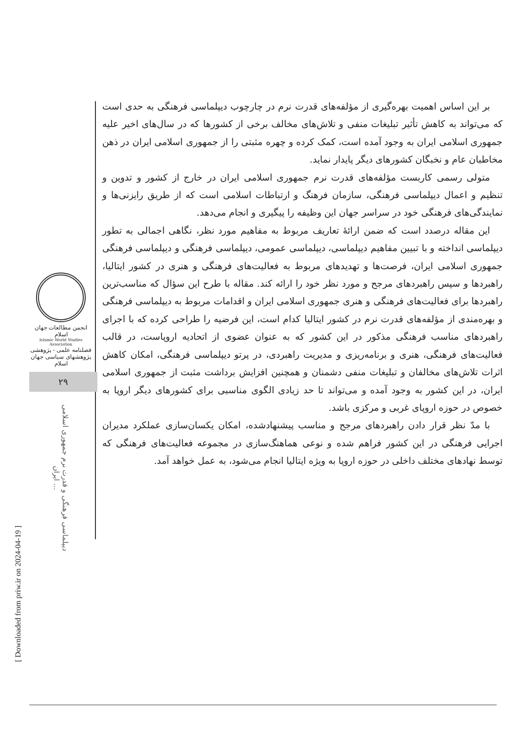انجمن مطالعات جهان اسلام
Islamic World Studies Association
فصلنامه علمی - پژوهشی
پژوهشهای سیاسی جهان اسلام
۲۹
دیپلماسی فرهنگی و قدرت نرم جمهوری اسلامی ایران ...
[ Downloaded from priw.ir on 2024-04-19 ]
بر این اساس اهمیت بهره‌گیری از مؤلفه‌های قدرت نرم در چارچوب دیپلماسی فرهنگی به حدی است که می‌تواند به کاهش تأثیر تبلیغات منفی و تلاش‌های مخالف برخی از کشورها که در سال‌های اخیر علیه جمهوری اسلامی ایران به وجود آمده است، کمک کرده و چهره مثبتی را از جمهوری اسلامی ایران در ذهن مخاطبان عام و نخبگان کشورهای دیگر پایدار نماید.
متولی رسمی کاربست مؤلفه‌های قدرت نرم جمهوری اسلامی ایران در خارج از کشور و تدوین و تنظیم و اعمال دیپلماسی فرهنگی، سازمان فرهنگ و ارتباطات اسلامی است که از طریق رایزنی‌ها و نمایندگی‌های فرهنگی خود در سراسر جهان این وظیفه را پیگیری و انجام می‌دهد.
این مقاله درصدد است که ضمن ارائهٔ تعاریف مربوط به مفاهیم مورد نظر، نگاهی اجمالی به تطور دیپلماسی انداخته و با تبیین مفاهیم دیپلماسی، دیپلماسی عمومی، دیپلماسی فرهنگی و دیپلماسی فرهنگی جمهوری اسلامی ایران، فرصت‌ها و تهدیدهای مربوط به فعالیت‌های فرهنگی و هنری در کشور ایتالیا، راهبردها و سپس راهبردهای مرجح و مورد نظر خود را ارائه کند. مقاله با طرح این سؤال که مناسب‌ترین راهبردها برای فعالیت‌های فرهنگی و هنری جمهوری اسلامی ایران و اقدامات مربوط به دیپلماسی فرهنگی و بهره‌مندی از مؤلفه‌های قدرت نرم در کشور ایتالیا کدام است، این فرضیه را طراحی کرده که با اجرای راهبردهای مناسب فرهنگی مذکور در این کشور که به عنوان عضوی از اتحادیه اروپاست، در قالب فعالیت‌های فرهنگی، هنری و برنامه‌ریزی و مدیریت راهبردی، در پرتو دیپلماسی فرهنگی، امکان کاهش اثرات تلاش‌های مخالفان و تبلیغات منفی دشمنان و همچنین افزایش برداشت مثبت از جمهوری اسلامی ایران، در این کشور به وجود آمده و می‌تواند تا حد زیادی الگوی مناسبی برای کشورهای دیگر اروپا به خصوص در حوزه اروپای غربی و مرکزی باشد.
با مدّ نظر قرار دادن راهبردهای مرجح و مناسب پیشنهادشده، امکان یکسان‌سازی عملکرد مدیران اجرایی فرهنگی در این کشور فراهم شده و نوعی هماهنگ‌سازی در مجموعه فعالیت‌های فرهنگی که توسط نهادهای مختلف داخلی در حوزه اروپا به ویژه ایتالیا انجام می‌شود، به عمل خواهد آمد.